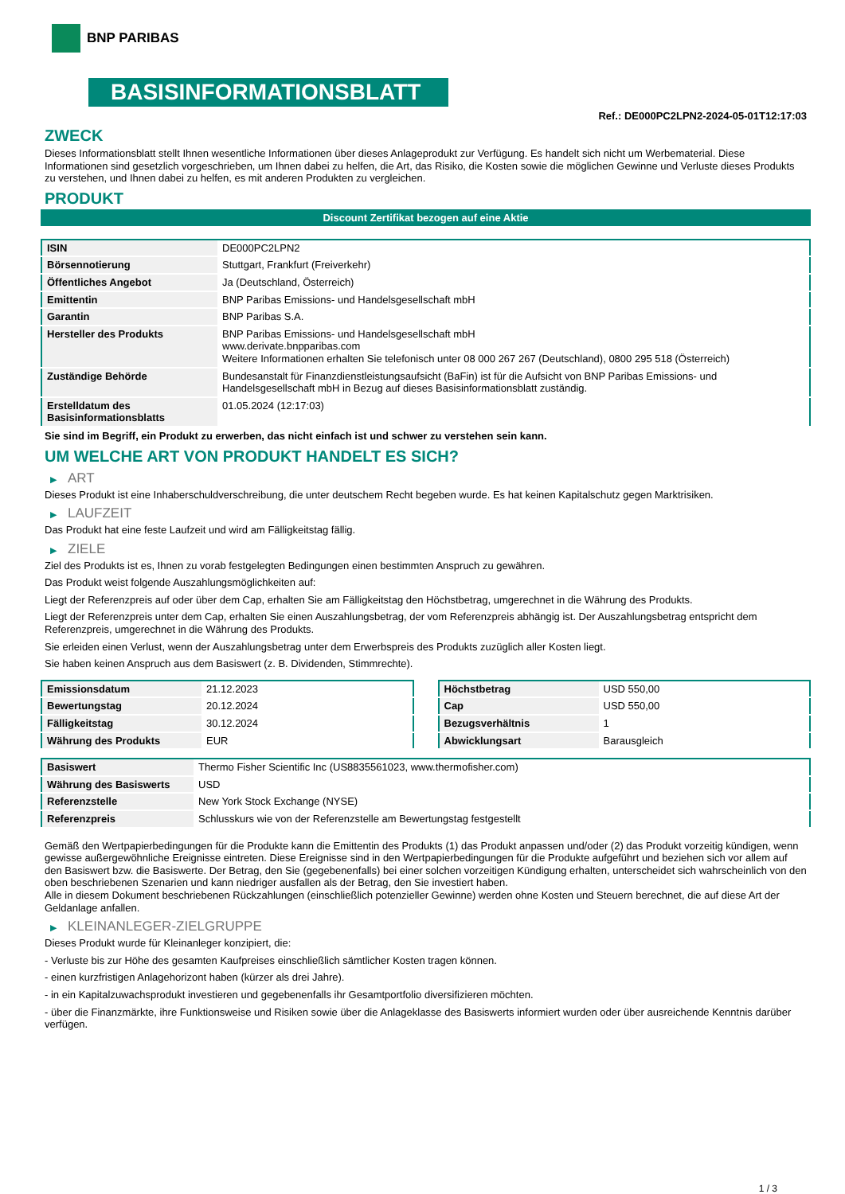BNP PARIBAS
BASISINFORMATIONSBLATT
Ref.: DE000PC2LPN2-2024-05-01T12:17:03
ZWECK
Dieses Informationsblatt stellt Ihnen wesentliche Informationen über dieses Anlageprodukt zur Verfügung. Es handelt sich nicht um Werbematerial. Diese Informationen sind gesetzlich vorgeschrieben, um Ihnen dabei zu helfen, die Art, das Risiko, die Kosten sowie die möglichen Gewinne und Verluste dieses Produkts zu verstehen, und Ihnen dabei zu helfen, es mit anderen Produkten zu vergleichen.
PRODUKT
Discount Zertifikat bezogen auf eine Aktie
| ISIN | DE000PC2LPN2 |
| Börsennotierung | Stuttgart, Frankfurt (Freiverkehr) |
| Öffentliches Angebot | Ja (Deutschland, Österreich) |
| Emittentin | BNP Paribas Emissions- und Handelsgesellschaft mbH |
| Garantin | BNP Paribas S.A. |
| Hersteller des Produkts | BNP Paribas Emissions- und Handelsgesellschaft mbH www.derivate.bnpparibas.com Weitere Informationen erhalten Sie telefonisch unter 08 000 267 267 (Deutschland), 0800 295 518 (Österreich) |
| Zuständige Behörde | Bundesanstalt für Finanzdienstleistungsaufsicht (BaFin) ist für die Aufsicht von BNP Paribas Emissions- und Handelsgesellschaft mbH in Bezug auf dieses Basisinformationsblatt zuständig. |
| Erstelldatum des Basisinformationsblatts | 01.05.2024 (12:17:03) |
Sie sind im Begriff, ein Produkt zu erwerben, das nicht einfach ist und schwer zu verstehen sein kann.
UM WELCHE ART VON PRODUKT HANDELT ES SICH?
▶ ART
Dieses Produkt ist eine Inhaberschuldverschreibung, die unter deutschem Recht begeben wurde. Es hat keinen Kapitalschutz gegen Marktrisiken.
▶ LAUFZEIT
Das Produkt hat eine feste Laufzeit und wird am Fälligkeitstag fällig.
▶ ZIELE
Ziel des Produkts ist es, Ihnen zu vorab festgelegten Bedingungen einen bestimmten Anspruch zu gewähren.
Das Produkt weist folgende Auszahlungsmöglichkeiten auf:
Liegt der Referenzpreis auf oder über dem Cap, erhalten Sie am Fälligkeitstag den Höchstbetrag, umgerechnet in die Währung des Produkts.
Liegt der Referenzpreis unter dem Cap, erhalten Sie einen Auszahlungsbetrag, der vom Referenzpreis abhängig ist. Der Auszahlungsbetrag entspricht dem Referenzpreis, umgerechnet in die Währung des Produkts.
Sie erleiden einen Verlust, wenn der Auszahlungsbetrag unter dem Erwerbspreis des Produkts zuzüglich aller Kosten liegt.
Sie haben keinen Anspruch aus dem Basiswert (z. B. Dividenden, Stimmrechte).
| Emissionsdatum | 21.12.2023 |
| Bewertungstag | 20.12.2024 |
| Fälligkeitstag | 30.12.2024 |
| Währung des Produkts | EUR |
| Höchstbetrag | USD 550,00 |
| Cap | USD 550,00 |
| Bezugsverhältnis | 1 |
| Abwicklungsart | Barausgleich |
| Basiswert | Thermo Fisher Scientific Inc (US8835561023, www.thermofisher.com) |
| Währung des Basiswerts | USD |
| Referenzstelle | New York Stock Exchange (NYSE) |
| Referenzpreis | Schlusskurs wie von der Referenzstelle am Bewertungstag festgestellt |
Gemäß den Wertpapierbedingungen für die Produkte kann die Emittentin des Produkts (1) das Produkt anpassen und/oder (2) das Produkt vorzeitig kündigen, wenn gewisse außergewöhnliche Ereignisse eintreten. Diese Ereignisse sind in den Wertpapierbedingungen für die Produkte aufgeführt und beziehen sich vor allem auf den Basiswert bzw. die Basiswerte. Der Betrag, den Sie (gegebenenfalls) bei einer solchen vorzeitigen Kündigung erhalten, unterscheidet sich wahrscheinlich von den oben beschriebenen Szenarien und kann niedriger ausfallen als der Betrag, den Sie investiert haben.
Alle in diesem Dokument beschriebenen Rückzahlungen (einschließlich potenzieller Gewinne) werden ohne Kosten und Steuern berechnet, die auf diese Art der Geldanlage anfallen.
▶ KLEINANLEGER-ZIELGRUPPE
Dieses Produkt wurde für Kleinanleger konzipiert, die:
- Verluste bis zur Höhe des gesamten Kaufpreises einschließlich sämtlicher Kosten tragen können.
- einen kurzfristigen Anlagehorizont haben (kürzer als drei Jahre).
- in ein Kapitalzuwachsprodukt investieren und gegebenenfalls ihr Gesamtportfolio diversifizieren möchten.
- über die Finanzmärkte, ihre Funktionsweise und Risiken sowie über die Anlageklasse des Basiswerts informiert wurden oder über ausreichende Kenntnis darüber verfügen.
1 / 3